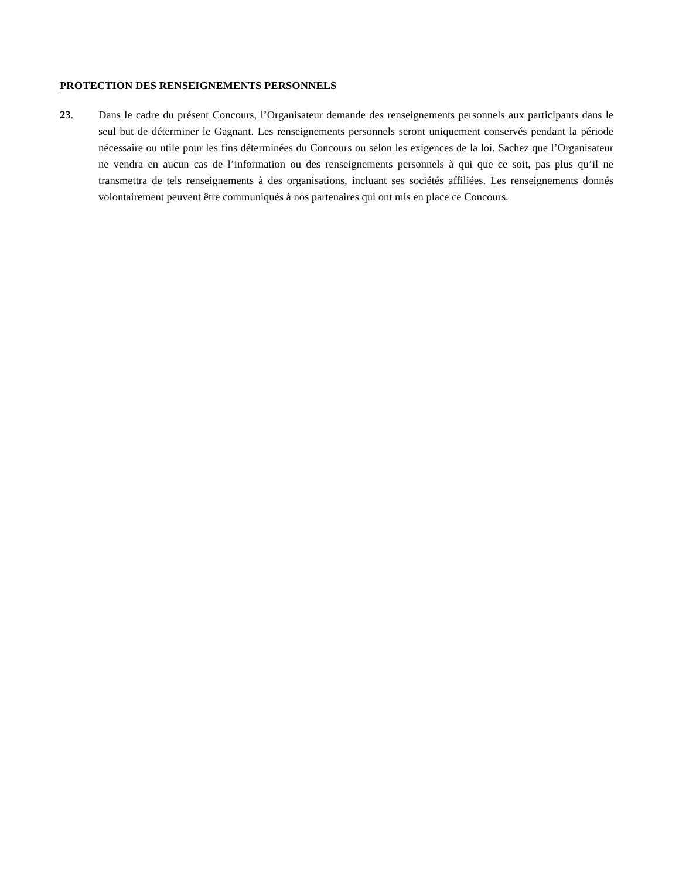PROTECTION DES RENSEIGNEMENTS PERSONNELS
23. Dans le cadre du présent Concours, l’Organisateur demande des renseignements personnels aux participants dans le seul but de déterminer le Gagnant. Les renseignements personnels seront uniquement conservés pendant la période nécessaire ou utile pour les fins déterminées du Concours ou selon les exigences de la loi. Sachez que l’Organisateur ne vendra en aucun cas de l’information ou des renseignements personnels à qui que ce soit, pas plus qu’il ne transmettra de tels renseignements à des organisations, incluant ses sociétés affiliées. Les renseignements donnés volontairement peuvent être communiqués à nos partenaires qui ont mis en place ce Concours.